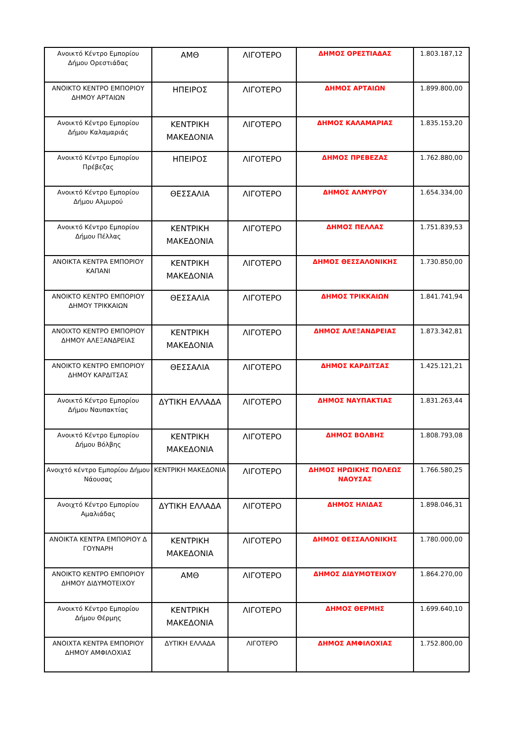| Ανοικτό Κέντρο Εμπορίου Δήμου Ορεστιάδας | ΑΜΘ | ΛΙΓΟΤΕΡΟ | ΔΗΜΟΣ ΟΡΕΣΤΙΑΔΑΣ | 1.803.187,12 |
| ΑΝΟΙΚΤΟ ΚΕΝΤΡΟ ΕΜΠΟΡΙΟΥ ΔΗΜΟΥ ΑΡΤΑΙΩΝ | ΗΠΕΙΡΟΣ | ΛΙΓΟΤΕΡΟ | ΔΗΜΟΣ ΑΡΤΑΙΩΝ | 1.899.800,00 |
| Ανοικτό Κέντρο Εμπορίου Δήμου Καλαμαριάς | ΚΕΝΤΡΙΚΗ ΜΑΚΕΔΟΝΙΑ | ΛΙΓΟΤΕΡΟ | ΔΗΜΟΣ ΚΑΛΑΜΑΡΙΑΣ | 1.835.153,20 |
| Ανοικτό Κέντρο Εμπορίου Πρέβεζας | ΗΠΕΙΡΟΣ | ΛΙΓΟΤΕΡΟ | ΔΗΜΟΣ ΠΡΕΒΕΖΑΣ | 1.762.880,00 |
| Ανοικτό Κέντρο Εμπορίου Δήμου Αλμυρού | ΘΕΣΣΑΛΙΑ | ΛΙΓΟΤΕΡΟ | ΔΗΜΟΣ ΑΛΜΥΡΟΥ | 1.654.334,00 |
| Ανοικτό Κέντρο Εμπορίου Δήμου Πέλλας | ΚΕΝΤΡΙΚΗ ΜΑΚΕΔΟΝΙΑ | ΛΙΓΟΤΕΡΟ | ΔΗΜΟΣ ΠΕΛΛΑΣ | 1.751.839,53 |
| ΑΝΟΙΚΤΑ ΚΕΝΤΡΑ ΕΜΠΟΡΙΟΥ ΚΑΠΑΝΙ | ΚΕΝΤΡΙΚΗ ΜΑΚΕΔΟΝΙΑ | ΛΙΓΟΤΕΡΟ | ΔΗΜΟΣ ΘΕΣΣΑΛΟΝΙΚΗΣ | 1.730.850,00 |
| ΑΝΟΙΚΤΟ ΚΕΝΤΡΟ ΕΜΠΟΡΙΟΥ ΔΗΜΟΥ ΤΡΙΚΚΑΙΩΝ | ΘΕΣΣΑΛΙΑ | ΛΙΓΟΤΕΡΟ | ΔΗΜΟΣ ΤΡΙΚΚΑΙΩΝ | 1.841.741,94 |
| ΑΝΟΙΧΤΟ ΚΕΝΤΡΟ ΕΜΠΟΡΙΟΥ ΔΗΜΟΥ ΑΛΕΞΑΝΔΡΕΙΑΣ | ΚΕΝΤΡΙΚΗ ΜΑΚΕΔΟΝΙΑ | ΛΙΓΟΤΕΡΟ | ΔΗΜΟΣ ΑΛΕΞΑΝΔΡΕΙΑΣ | 1.873.342,81 |
| ΑΝΟΙΚΤΟ ΚΕΝΤΡΟ ΕΜΠΟΡΙΟΥ ΔΗΜΟΥ ΚΑΡΔΙΤΣΑΣ | ΘΕΣΣΑΛΙΑ | ΛΙΓΟΤΕΡΟ | ΔΗΜΟΣ ΚΑΡΔΙΤΣΑΣ | 1.425.121,21 |
| Ανοικτό Κέντρο Εμπορίου Δήμου Ναυπακτίας | ΔΥΤΙΚΗ ΕΛΛΑΔΑ | ΛΙΓΟΤΕΡΟ | ΔΗΜΟΣ ΝΑΥΠΑΚΤΙΑΣ | 1.831.263,44 |
| Ανοικτό Κέντρο Εμπορίου Δήμου Βόλβης | ΚΕΝΤΡΙΚΗ ΜΑΚΕΔΟΝΙΑ | ΛΙΓΟΤΕΡΟ | ΔΗΜΟΣ ΒΟΛΒΗΣ | 1.808.793,08 |
| Ανοιχτό κέντρο Εμπορίου Δήμου Νάουσας | ΚΕΝΤΡΙΚΗ ΜΑΚΕΔΟΝΙΑ | ΛΙΓΟΤΕΡΟ | ΔΗΜΟΣ ΗΡΩΙΚΗΣ ΠΟΛΕΩΣ ΝΑΟΥΣΑΣ | 1.766.580,25 |
| Ανοιχτό Κέντρο Εμπορίου Αμαλιάδας | ΔΥΤΙΚΗ ΕΛΛΑΔΑ | ΛΙΓΟΤΕΡΟ | ΔΗΜΟΣ ΗΛΙΔΑΣ | 1.898.046,31 |
| ΑΝΟΙΚΤΑ ΚΕΝΤΡΑ ΕΜΠΟΡΙΟΥ Δ ΓΟΥΝΑΡΗ | ΚΕΝΤΡΙΚΗ ΜΑΚΕΔΟΝΙΑ | ΛΙΓΟΤΕΡΟ | ΔΗΜΟΣ ΘΕΣΣΑΛΟΝΙΚΗΣ | 1.780.000,00 |
| ΑΝΟΙΚΤΟ ΚΕΝΤΡΟ ΕΜΠΟΡΙΟΥ ΔΗΜΟΥ ΔΙΔΥΜΟΤΕΙΧΟΥ | ΑΜΘ | ΛΙΓΟΤΕΡΟ | ΔΗΜΟΣ ΔΙΔΥΜΟΤΕΙΧΟΥ | 1.864.270,00 |
| Ανοικτό Κέντρο Εμπορίου Δήμου Θέρμης | ΚΕΝΤΡΙΚΗ ΜΑΚΕΔΟΝΙΑ | ΛΙΓΟΤΕΡΟ | ΔΗΜΟΣ ΘΕΡΜΗΣ | 1.699.640,10 |
| ΑΝΟΙΧΤΑ ΚΕΝΤΡΑ ΕΜΠΟΡΙΟΥ ΔΗΜΟΥ ΑΜΦΙΛΟΧΙΑΣ | ΔΥΤΙΚΗ ΕΛΛΑΔΑ | ΛΙΓΟΤΕΡΟ | ΔΗΜΟΣ ΑΜΦΙΛΟΧΙΑΣ | 1.752.800,00 |